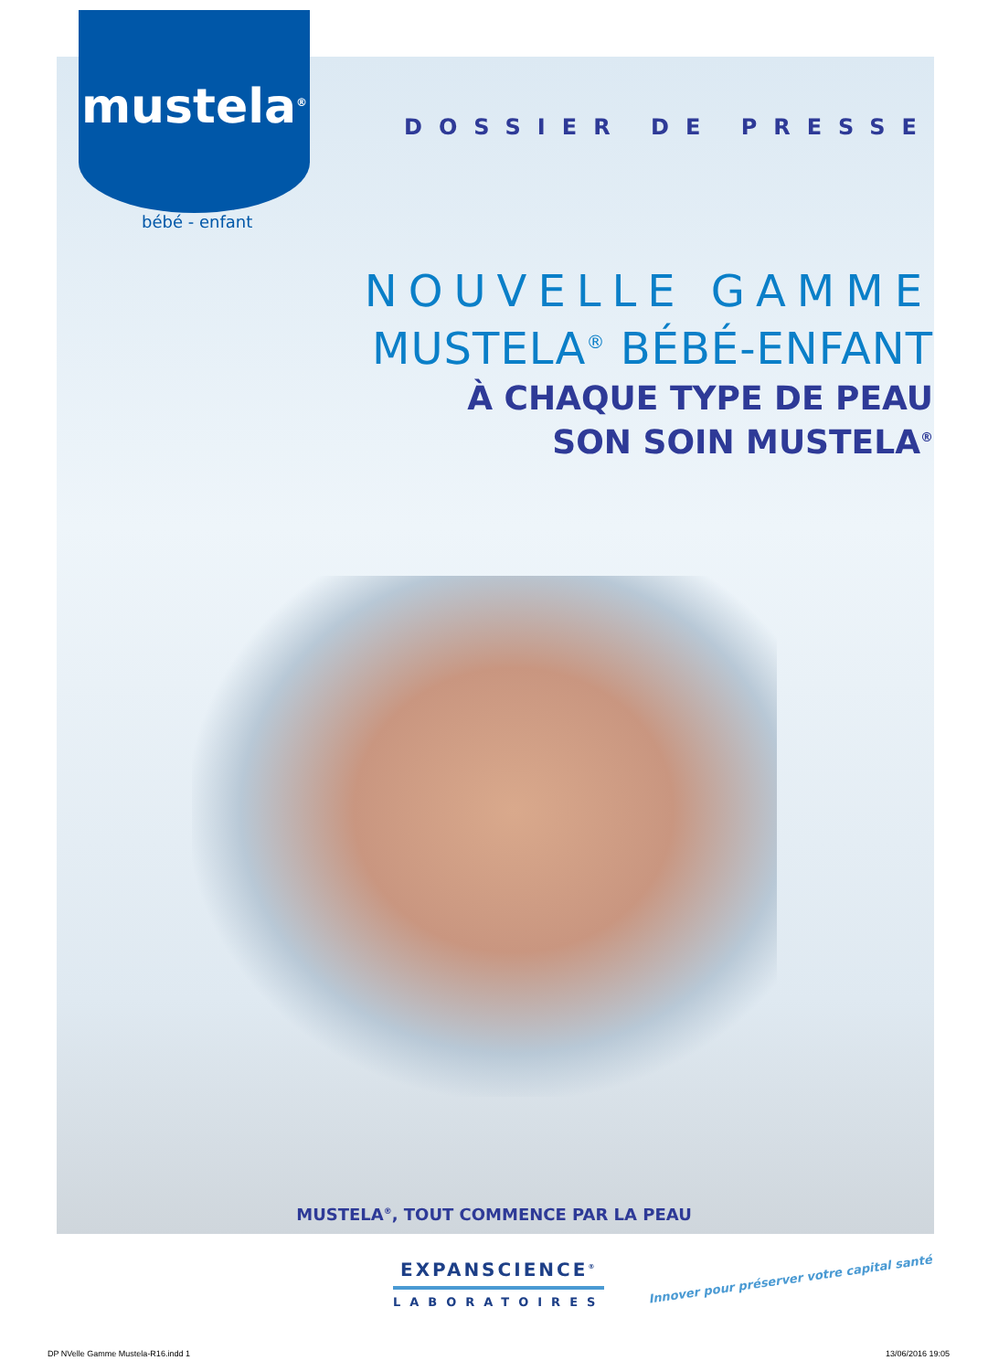mustela<sup>®</sup>
bébé - enfant
DOSSIER DE PRESSE
NOUVELLE GAMME
MUSTELA<sup>®</sup> BÉBÉ-ENFANT
À CHAQUE TYPE DE PEAU
SON SOIN MUSTELA<sup>®</sup>
MUSTELA<sup>®</sup>, TOUT COMMENCE PAR LA PEAU
EXPANSCIENCE<sup>®</sup>
LABORATOIRES
Innover pour préserver votre capital santé
DP NVelle Gamme Mustela-R16.indd 1
13/06/2016 19:05